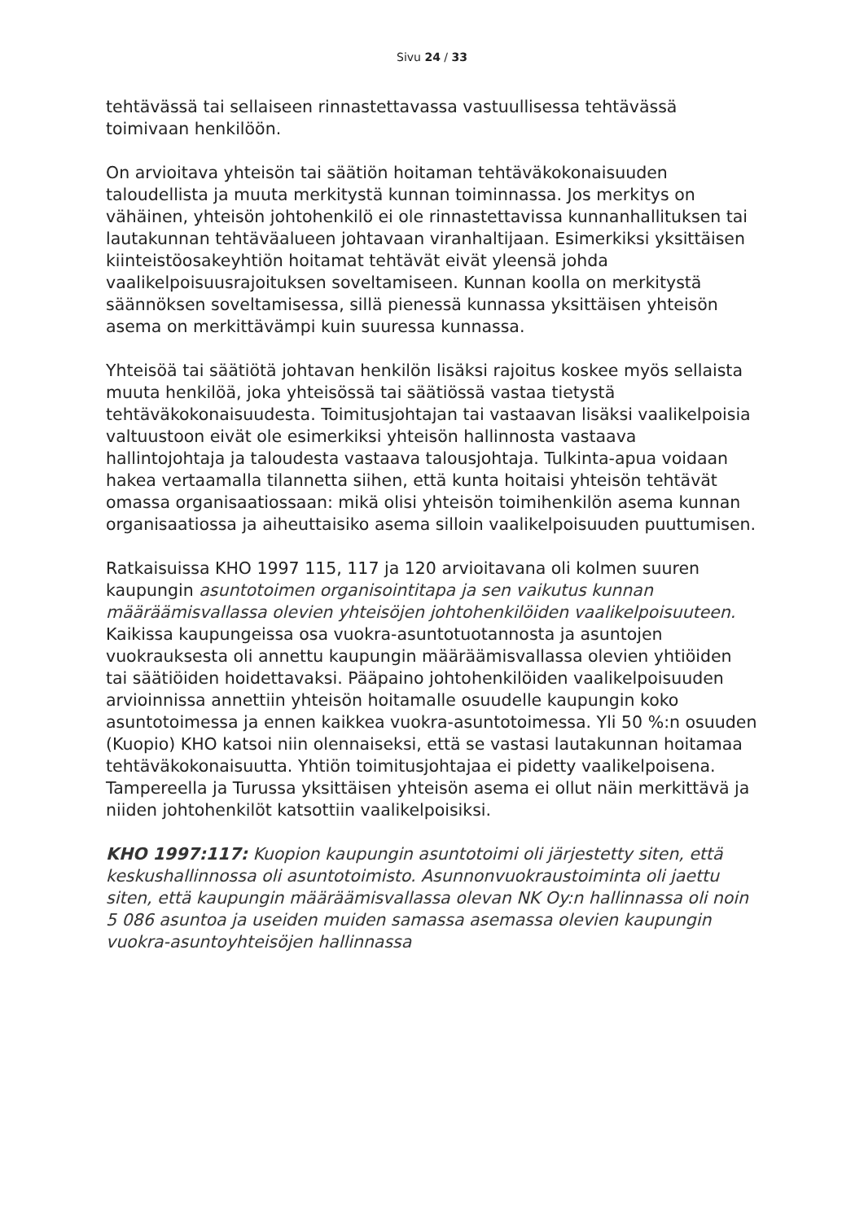Sivu 24 / 33
tehtävässä tai sellaiseen rinnastettavassa vastuullisessa tehtävässä toimivaan henkilöön.
On arvioitava yhteisön tai säätiön hoitaman tehtäväkokonaisuuden taloudellista ja muuta merkitystä kunnan toiminnassa. Jos merkitys on vähäinen, yhteisön johtohenkilö ei ole rinnastettavissa kunnanhallituksen tai lautakunnan tehtäväalueen johtavaan viranhaltijaan. Esimerkiksi yksittäisen kiinteistöosakeyhtiön hoitamat tehtävät eivät yleensä johda vaalikelpoisuusrajoituksen soveltamiseen. Kunnan koolla on merkitystä säännöksen soveltamisessa, sillä pienessä kunnassa yksittäisen yhteisön asema on merkittävämpi kuin suuressa kunnassa.
Yhteisöä tai säätiötä johtavan henkilön lisäksi rajoitus koskee myös sellaista muuta henkilöä, joka yhteisössä tai säätiössä vastaa tietystä tehtäväkokonaisuudesta. Toimitusjohtajan tai vastaavan lisäksi vaalikelpoisia valtuustoon eivät ole esimerkiksi yhteisön hallinnosta vastaava hallintojohtaja ja taloudesta vastaava talousjohtaja. Tulkinta-apua voidaan hakea vertaamalla tilannetta siihen, että kunta hoitaisi yhteisön tehtävät omassa organisaatiossaan: mikä olisi yhteisön toimihenkilön asema kunnan organisaatiossa ja aiheuttaisiko asema silloin vaalikelpoisuuden puuttumisen.
Ratkaisuissa KHO 1997 115, 117 ja 120 arvioitavana oli kolmen suuren kaupungin asuntotoimen organisointitapa ja sen vaikutus kunnan määräämisvallassa olevien yhteisöjen johtohenkilöiden vaalikelpoisuuteen. Kaikissa kaupungeissa osa vuokra-asuntotuotannosta ja asuntojen vuokrauksesta oli annettu kaupungin määräämisvallassa olevien yhtiöiden tai säätiöiden hoidettavaksi. Pääpaino johtohenkilöiden vaalikelpoisuuden arvioinnissa annettiin yhteisön hoitamalle osuudelle kaupungin koko asuntotoimessa ja ennen kaikkea vuokra-asuntotoimessa. Yli 50 %:n osuuden (Kuopio) KHO katsoi niin olennaiseksi, että se vastasi lautakunnan hoitamaa tehtäväkokonaisuutta. Yhtiön toimitusjohtajaa ei pidetty vaalikelpoisena. Tampereella ja Turussa yksittäisen yhteisön asema ei ollut näin merkittävä ja niiden johtohenkilöt katsottiin vaalikelpoisiksi.
KHO 1997:117: Kuopion kaupungin asuntotoimi oli järjestetty siten, että keskushallinnossa oli asuntotoimisto. Asunnonvuokraustoiminta oli jaettu siten, että kaupungin määräämisvallassa olevan NK Oy:n hallinnassa oli noin 5 086 asuntoa ja useiden muiden samassa asemassa olevien kaupungin vuokra-asuntoyhteisöjen hallinnassa